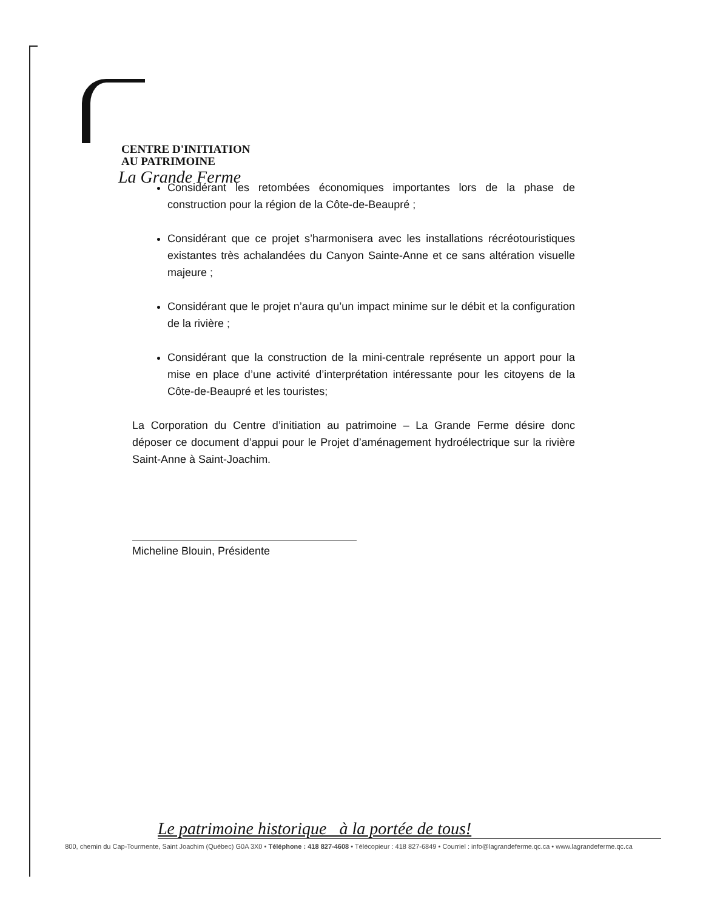CENTRE D'INITIATION
AU PATRIMOINE
La Grande Ferme
Considérant les retombées économiques importantes lors de la phase de construction pour la région de la Côte-de-Beaupré ;
Considérant que ce projet s’harmonisera avec les installations récréotouristiques existantes très achalandées du Canyon Sainte-Anne et ce sans altération visuelle majeure ;
Considérant que le projet n’aura qu’un impact minime sur le débit et la configuration de la rivière ;
Considérant que la construction de la mini-centrale représente un apport pour la mise en place d’une activité d’interprétation intéressante pour les citoyens de la Côte-de-Beaupré et les touristes;
La Corporation du Centre d’initiation au patrimoine – La Grande Ferme désire donc déposer ce document d’appui pour le Projet d’aménagement hydroélectrique sur la rivière Saint-Anne à Saint-Joachim.
Micheline Blouin, Présidente
Le patrimoine historique à la portée de tous!
800, chemin du Cap-Tourmente, Saint Joachim (Québec) G0A 3X0 • Téléphone : 418 827-4608 • Télécopieur : 418 827-6849 • Courriel : info@lagrandeferme.qc.ca • www.lagrandeferme.qc.ca